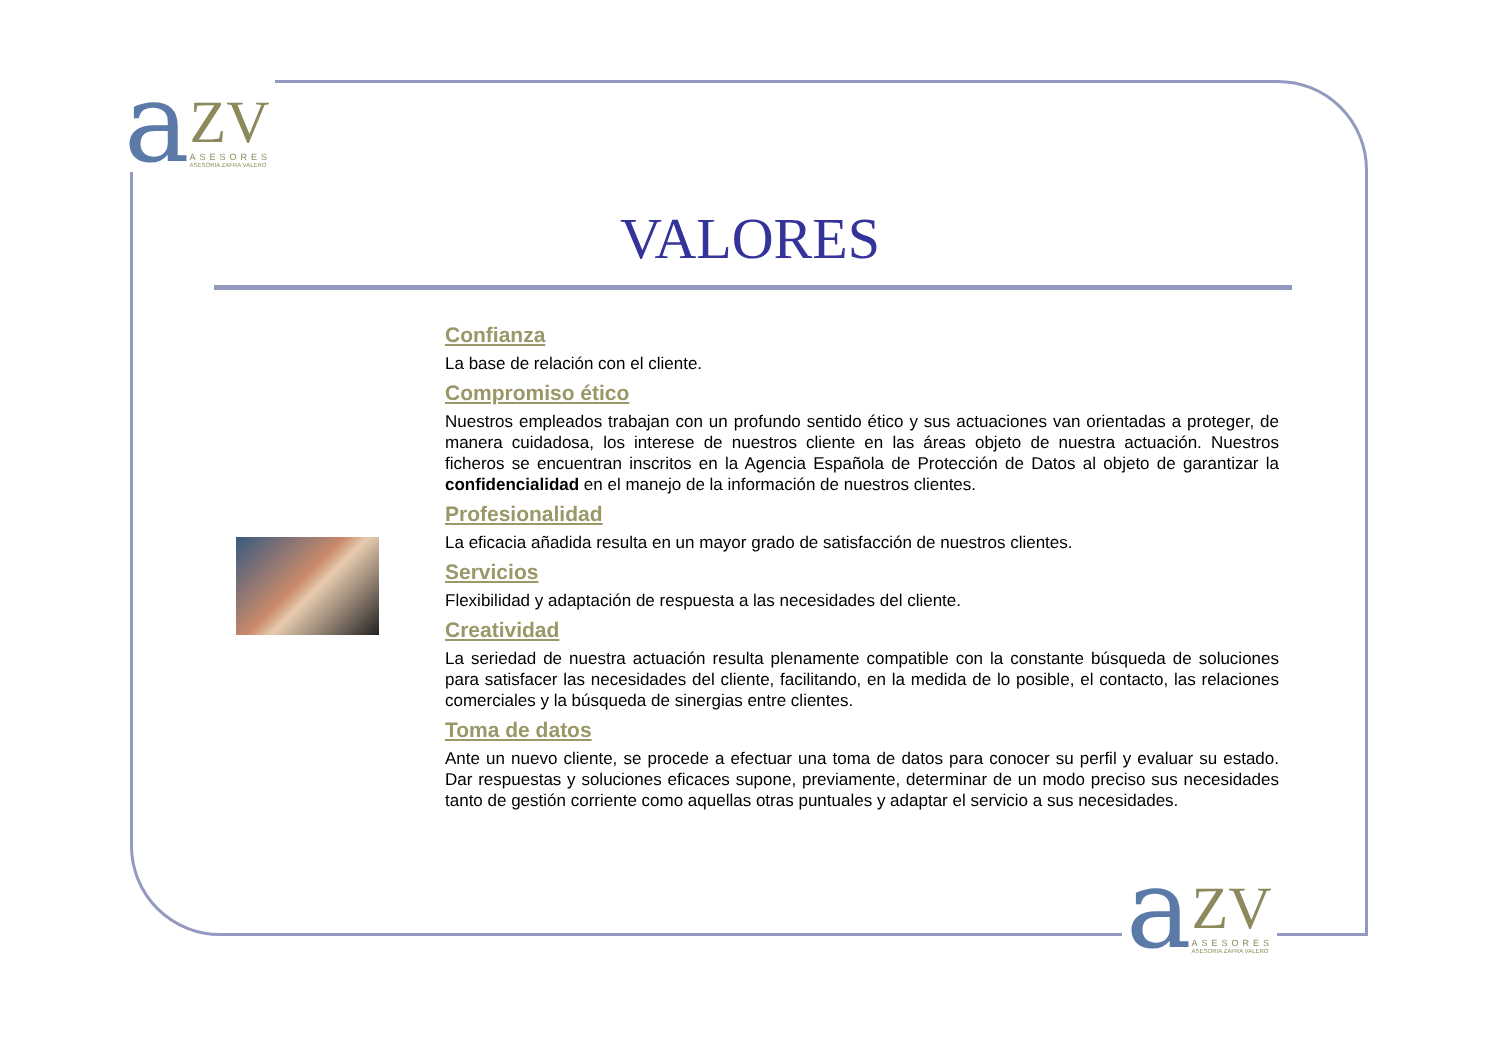a
ZV
ASESORES
ASESORIA ZAFRA VALERO
VALORES
Confianza
La base de relación con el cliente.
Compromiso ético
Nuestros empleados trabajan con un profundo sentido ético y sus actuaciones van orientadas a proteger, de manera cuidadosa, los interese de nuestros cliente en las áreas objeto de nuestra actuación. Nuestros ficheros se encuentran inscritos en la Agencia Española de Protección de Datos al objeto de garantizar la confidencialidad en el manejo de la información de nuestros clientes.
Profesionalidad
La eficacia añadida resulta en un mayor grado de satisfacción de nuestros clientes.
Servicios
Flexibilidad y adaptación de respuesta a las necesidades del cliente.
Creatividad
La seriedad de nuestra actuación resulta plenamente compatible con la constante búsqueda de soluciones para satisfacer las necesidades del cliente, facilitando, en la medida de lo posible, el contacto, las relaciones comerciales y la búsqueda de sinergias entre clientes.
Toma de datos
Ante un nuevo cliente, se procede a efectuar una toma de datos para conocer su perfil y evaluar su estado. Dar respuestas y soluciones eficaces supone, previamente, determinar de un modo preciso sus necesidades tanto de gestión corriente como aquellas otras puntuales y adaptar el servicio a sus necesidades.
a
ZV
ASESORES
ASESORIA ZAFRA VALERO